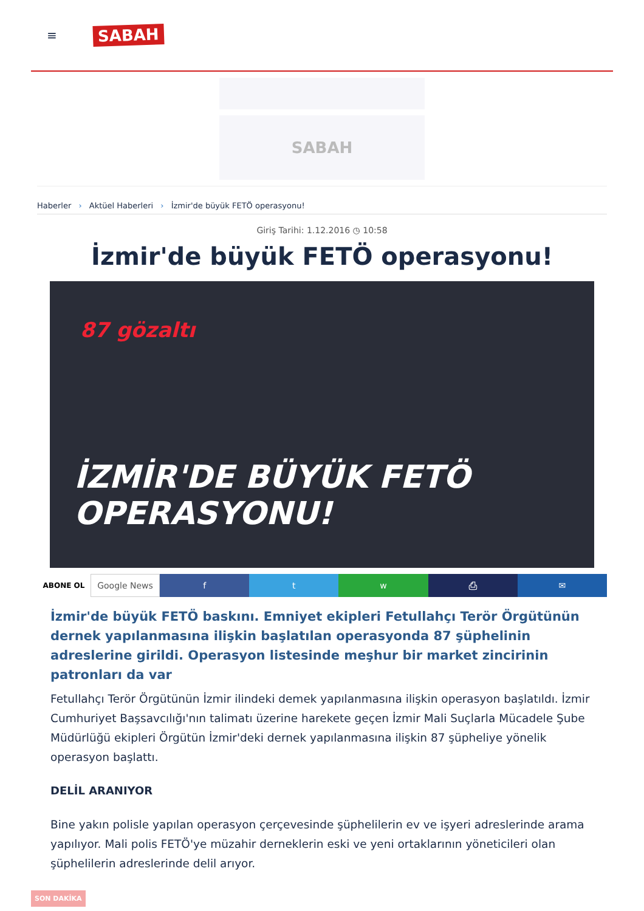≡
SABAH
SABAH
Haberler › Aktüel Haberleri › İzmir'de büyük FETÖ operasyonu!
Giriş Tarihi: 1.12.2016 ◷ 10:58
İzmir'de büyük FETÖ operasyonu!
87 gözaltı
İZMİR'DE BÜYÜK FETÖ OPERASYONU!
ABONE OL
Google News f t w ⎙ ✉
İzmir'de büyük FETÖ baskını. Emniyet ekipleri Fetullahçı Terör Örgütünün dernek yapılanmasına ilişkin başlatılan operasyonda 87 şüphelinin adreslerine girildi. Operasyon listesinde meşhur bir market zincirinin patronları da var
Fetullahçı Terör Örgütünün İzmir ilindeki demek yapılanmasına ilişkin operasyon başlatıldı. İzmir Cumhuriyet Başsavcılığı'nın talimatı üzerine harekete geçen İzmir Mali Suçlarla Mücadele Şube Müdürlüğü ekipleri Örgütün İzmir'deki dernek yapılanmasına ilişkin 87 şüpheliye yönelik operasyon başlattı.
DELİL ARANIYOR
Bine yakın polisle yapılan operasyon çerçevesinde şüphelilerin ev ve işyeri adreslerinde arama yapılıyor. Mali polis FETÖ'ye müzahir derneklerin eski ve yeni ortaklarının yöneticileri olan şüphelilerin adreslerinde delil arıyor.
SON DAKİKA